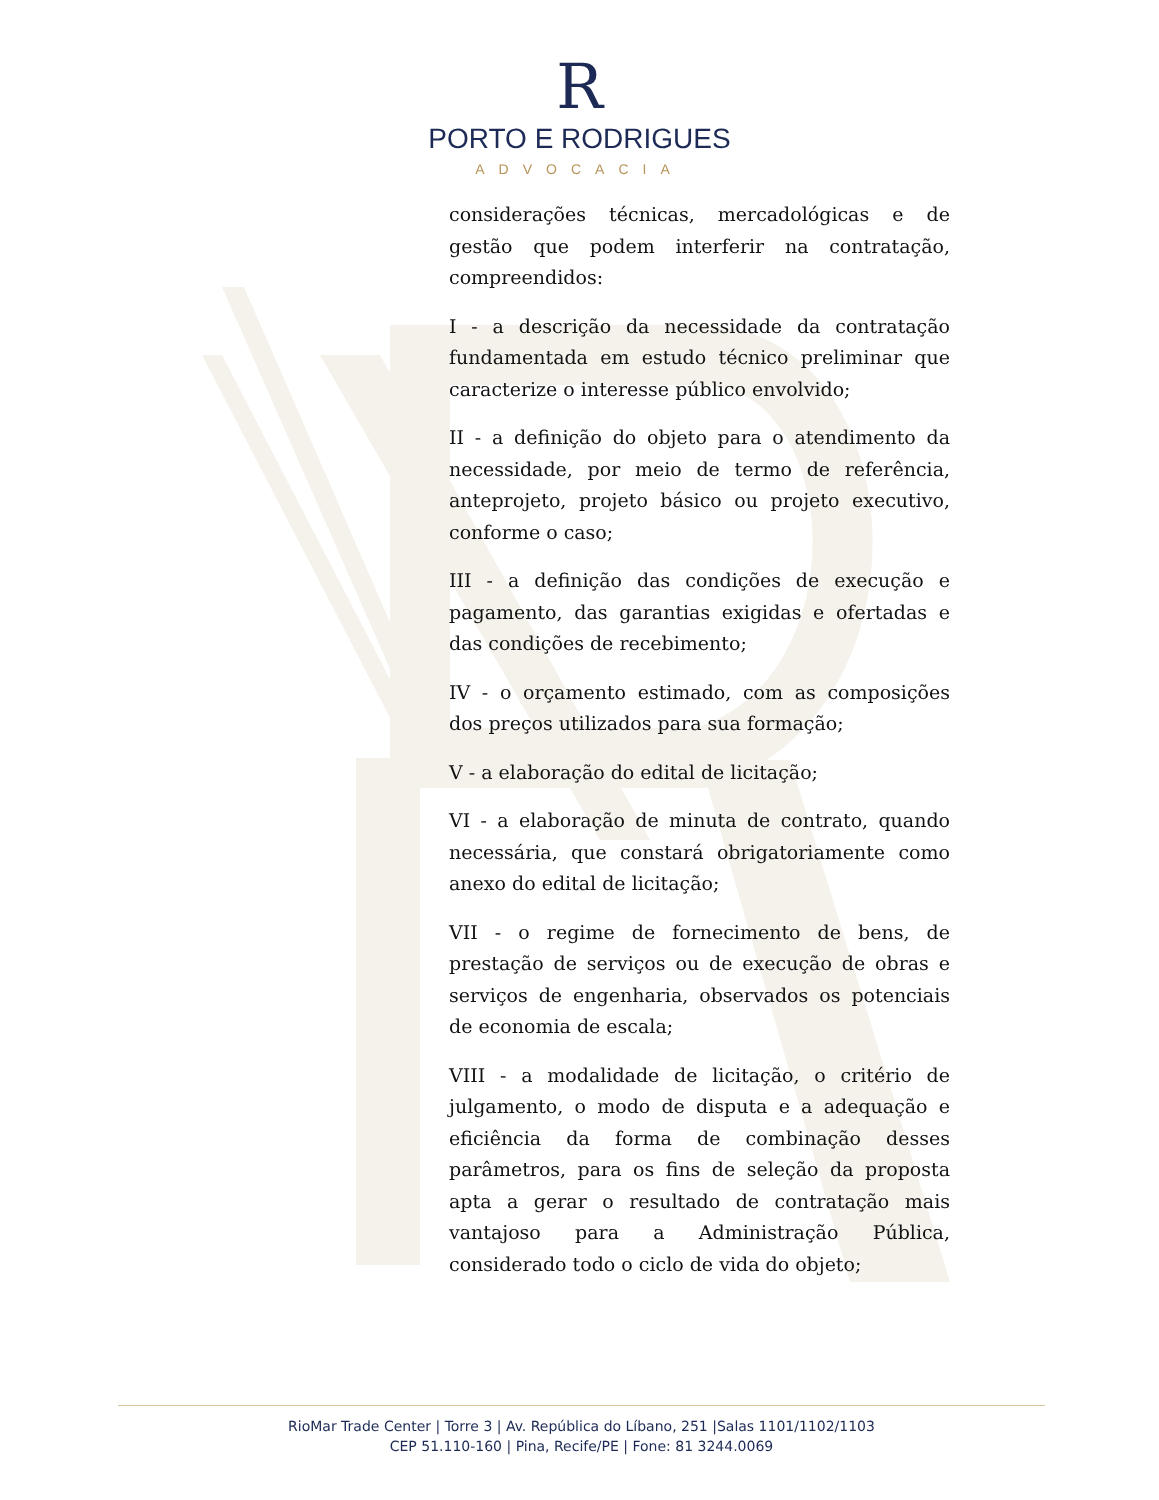R
PORTO E RODRIGUES
ADVOCACIA
considerações técnicas, mercadológicas e de gestão que podem interferir na contratação, compreendidos:
I - a descrição da necessidade da contratação fundamentada em estudo técnico preliminar que caracterize o interesse público envolvido;
II - a definição do objeto para o atendimento da necessidade, por meio de termo de referência, anteprojeto, projeto básico ou projeto executivo, conforme o caso;
III - a definição das condições de execução e pagamento, das garantias exigidas e ofertadas e das condições de recebimento;
IV - o orçamento estimado, com as composições dos preços utilizados para sua formação;
V - a elaboração do edital de licitação;
VI - a elaboração de minuta de contrato, quando necessária, que constará obrigatoriamente como anexo do edital de licitação;
VII - o regime de fornecimento de bens, de prestação de serviços ou de execução de obras e serviços de engenharia, observados os potenciais de economia de escala;
VIII - a modalidade de licitação, o critério de julgamento, o modo de disputa e a adequação e eficiência da forma de combinação desses parâmetros, para os fins de seleção da proposta apta a gerar o resultado de contratação mais vantajoso para a Administração Pública, considerado todo o ciclo de vida do objeto;
RioMar Trade Center | Torre 3 | Av. República do Líbano, 251 |Salas 1101/1102/1103
CEP 51.110-160 | Pina, Recife/PE | Fone: 81 3244.0069